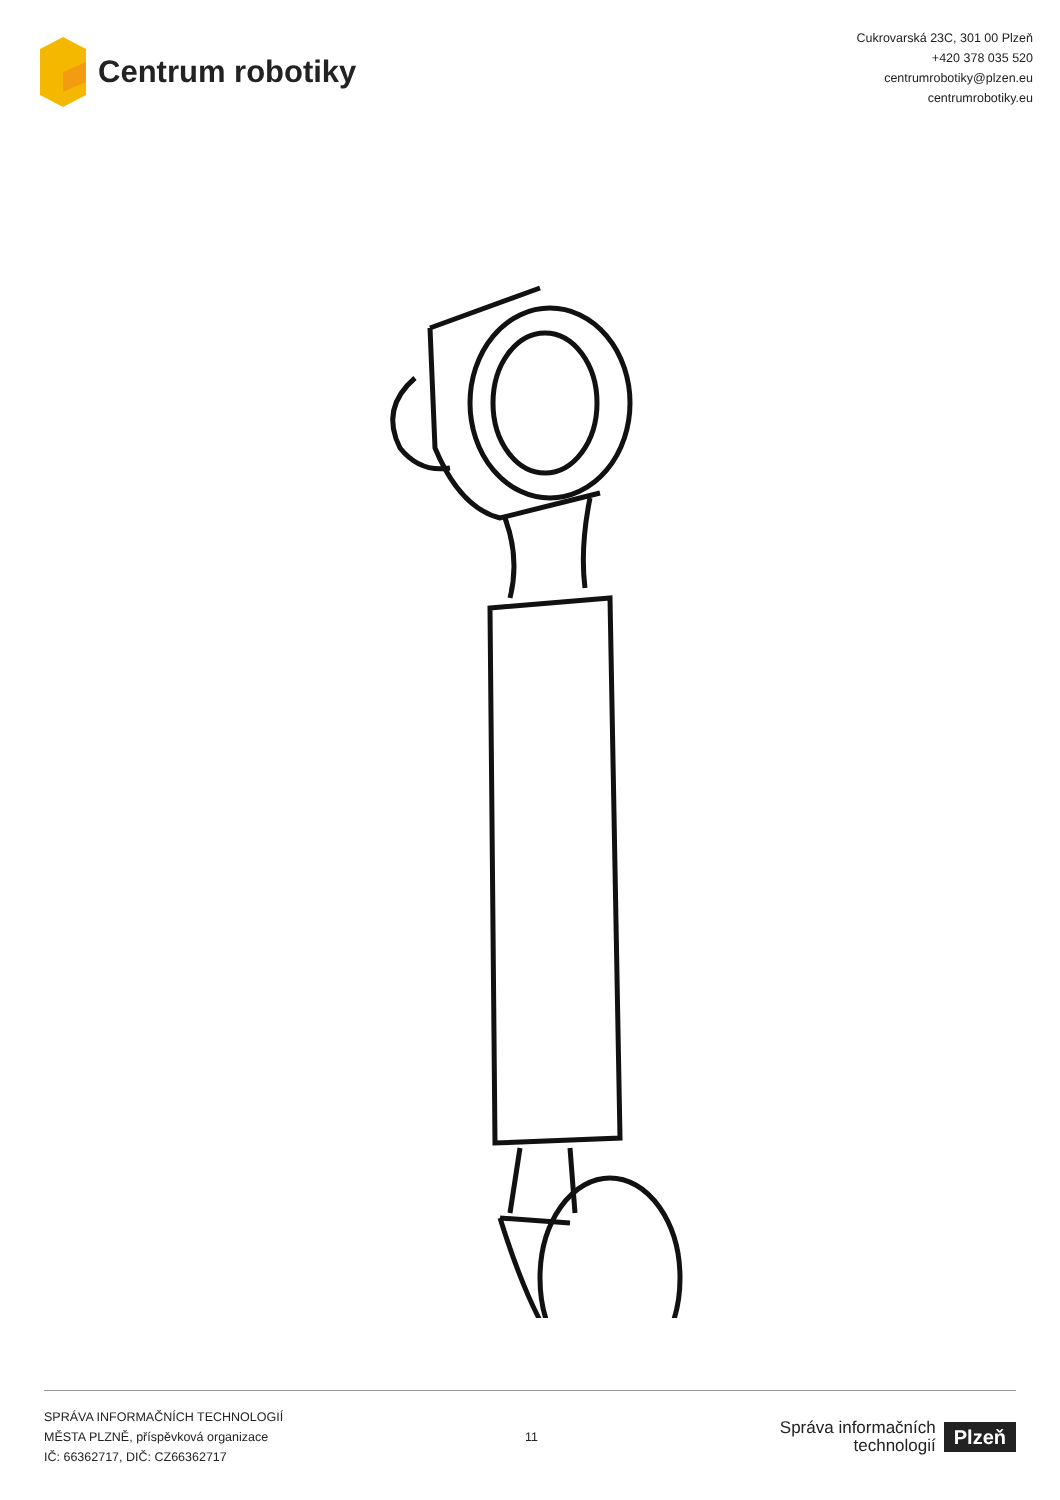Centrum robotiky
Cukrovarská 23C, 301 00 Plzeň
+420 378 035 520
centrumrobotiky@plzen.eu
centrumrobotiky.eu
SPRÁVA INFORMAČNÍCH TECHNOLOGIÍ
MĚSTA PLZNĚ, příspěvková organizace
IČ: 66362717, DIČ: CZ66362717
11
Správa informačních
technologií
Plzeň